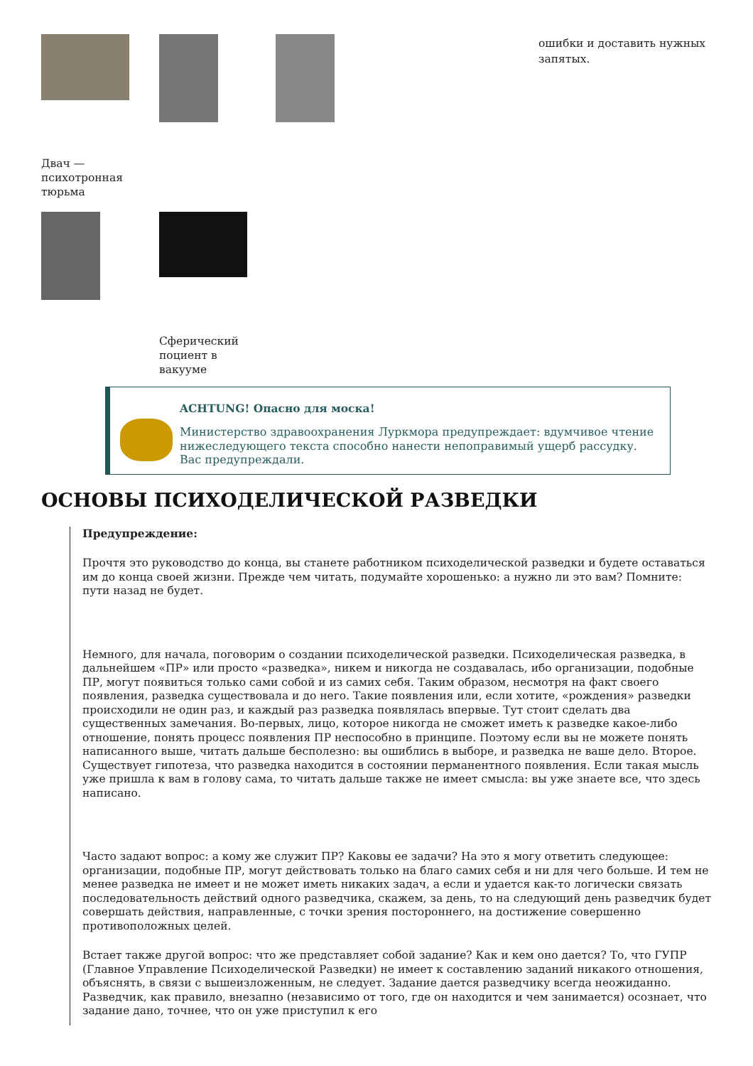Двач —
психотронная
тюрьма
Сферический
поциент в
вакууме
ошибки и доставить нужных
запятых.
ACHTUNG! Опасно для моска!
Министерство здравоохранения Луркмора предупреждает: вдумчивое чтение нижеследующего текста способно нанести непоправимый ущерб рассудку. Вас предупреждали.
ОСНОВЫ ПСИХОДЕЛИЧЕСКОЙ РАЗВЕДКИ
Предупреждение:
Прочтя это руководство до конца, вы станете работником психоделической разведки и будете оставаться им до конца своей жизни. Прежде чем читать, подумайте хорошенько: а нужно ли это вам? Помните: пути назад не будет.
Немного, для начала, поговорим о создании психоделической разведки. Психоделическая разведка, в дальнейшем «ПР» или просто «разведка», никем и никогда не создавалась, ибо организации, подобные ПР, могут появиться только сами собой и из самих себя. Таким образом, несмотря на факт своего появления, разведка существовала и до него. Такие появления или, если хотите, «рождения» разведки происходили не один раз, и каждый раз разведка появлялась впервые. Тут стоит сделать два существенных замечания. Во-первых, лицо, которое никогда не сможет иметь к разведке какое-либо отношение, понять процесс появления ПР неспособно в принципе. Поэтому если вы не можете понять написанного выше, читать дальше бесполезно: вы ошиблись в выборе, и разведка не ваше дело. Второе. Существует гипотеза, что разведка находится в состоянии перманентного появления. Если такая мысль уже пришла к вам в голову сама, то читать дальше также не имеет смысла: вы уже знаете все, что здесь написано.
Часто задают вопрос: а кому же служит ПР? Каковы ее задачи? На это я могу ответить следующее: организации, подобные ПР, могут действовать только на благо самих себя и ни для чего больше. И тем не менее разведка не имеет и не может иметь никаких задач, а если и удается как-то логически связать последовательность действий одного разведчика, скажем, за день, то на следующий день разведчик будет совершать действия, направленные, с точки зрения постороннего, на достижение совершенно противоположных целей.
Встает также другой вопрос: что же представляет собой задание? Как и кем оно дается? То, что ГУПР (Главное Управление Психоделической Разведки) не имеет к составлению заданий никакого отношения, объяснять, в связи с вышеизложенным, не следует. Задание дается разведчику всегда неожиданно. Разведчик, как правило, внезапно (независимо от того, где он находится и чем занимается) осознает, что задание дано, точнее, что он уже приступил к его